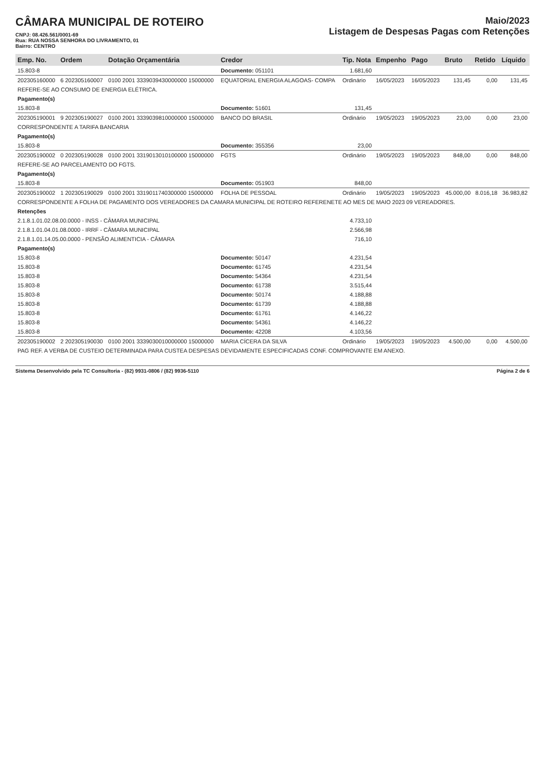CÂMARA MUNICIPAL DE ROTEIRO
CNPJ: 08.426.561/0001-69
Rua: RUA NOSSA SENHORA DO LIVRAMENTO, 01
Bairro: CENTRO
Maio/2023
Listagem de Despesas Pagas com Retenções
| Emp. No. | Ordem | Dotação Orçamentária | Credor | Tip. Nota | Empenho | Pago | Bruto | Retido | Líquido |
| --- | --- | --- | --- | --- | --- | --- | --- | --- | --- |
| 15.803-8 | | | Documento: 051101 | 1.681,60 | | | | | |
| 202305160000 | 6 202305160007 | 0100 2001 3339039430000000 15000000 | EQUATORIAL ENERGIA ALAGOAS- COMPA | Ordinário | 16/05/2023 | 16/05/2023 | 131,45 | 0,00 | 131,45 |
| REFERE-SE AO CONSUMO DE ENERGIA ELÉTRICA. | | | | | | | | | |
| Pagamento(s) | | | | | | | | | |
| 15.803-8 | | | Documento: 51601 | 131,45 | | | | | |
| 202305190001 | 9 202305190027 | 0100 2001 3339039810000000 15000000 | BANCO DO BRASIL | Ordinário | 19/05/2023 | 19/05/2023 | 23,00 | 0,00 | 23,00 |
| CORRESPONDENTE A TARIFA BANCARIA | | | | | | | | | |
| Pagamento(s) | | | | | | | | | |
| 15.803-8 | | | Documento: 355356 | 23,00 | | | | | |
| 202305190002 | 0 202305190028 | 0100 2001 3319013010100000 15000000 | FGTS | Ordinário | 19/05/2023 | 19/05/2023 | 848,00 | 0,00 | 848,00 |
| REFERE-SE AO PARCELAMENTO DO FGTS. | | | | | | | | | |
| Pagamento(s) | | | | | | | | | |
| 15.803-8 | | | Documento: 051903 | 848,00 | | | | | |
| 202305190002 | 1 202305190029 | 0100 2001 3319011740300000 15000000 | FOLHA DE PESSOAL | Ordinário | 19/05/2023 | 19/05/2023 | 45.000,00 | 8.016,18 | 36.983,82 |
| CORRESPONDENTE A FOLHA DE PAGAMENTO DOS VEREADORES DA CAMARA MUNICIPAL DE ROTEIRO REFERENETE AO MES DE MAIO 2023 09 VEREADORES. | | | | | | | | | |
| Retenções | | | | | | | | | |
| 2.1.8.1.01.02.08.00.0000 - INSS - CÂMARA MUNICIPAL | | | | 4.733,10 | | | | | |
| 2.1.8.1.01.04.01.08.0000 - IRRF - CÂMARA MUNICIPAL | | | | 2.566,98 | | | | | |
| 2.1.8.1.01.14.05.00.0000 - PENSÃO ALIMENTICIA - CÂMARA | | | | 716,10 | | | | | |
| Pagamento(s) | | | | | | | | | |
| 15.803-8 | | | Documento: 50147 | 4.231,54 | | | | | |
| 15.803-8 | | | Documento: 61745 | 4.231,54 | | | | | |
| 15.803-8 | | | Documento: 54364 | 4.231,54 | | | | | |
| 15.803-8 | | | Documento: 61738 | 3.515,44 | | | | | |
| 15.803-8 | | | Documento: 50174 | 4.188,88 | | | | | |
| 15.803-8 | | | Documento: 61739 | 4.188,88 | | | | | |
| 15.803-8 | | | Documento: 61761 | 4.146,22 | | | | | |
| 15.803-8 | | | Documento: 54361 | 4.146,22 | | | | | |
| 15.803-8 | | | Documento: 42208 | 4.103,56 | | | | | |
| 202305190002 | 2 202305190030 | 0100 2001 3339030010000000 15000000 | MARIA CÍCERA DA SILVA | Ordinário | 19/05/2023 | 19/05/2023 | 4.500,00 | 0,00 | 4.500,00 |
| PAG REF. A VERBA DE CUSTEIO DETERMINADA PARA CUSTEA DESPESAS DEVIDAMENTE ESPECIFICADAS CONF. COMPROVANTE EM ANEXO. | | | | | | | | | |
Sistema Desenvolvido pela TC Consultoria - (82) 9931-0806 / (82) 9936-5110 Página 2 de 6